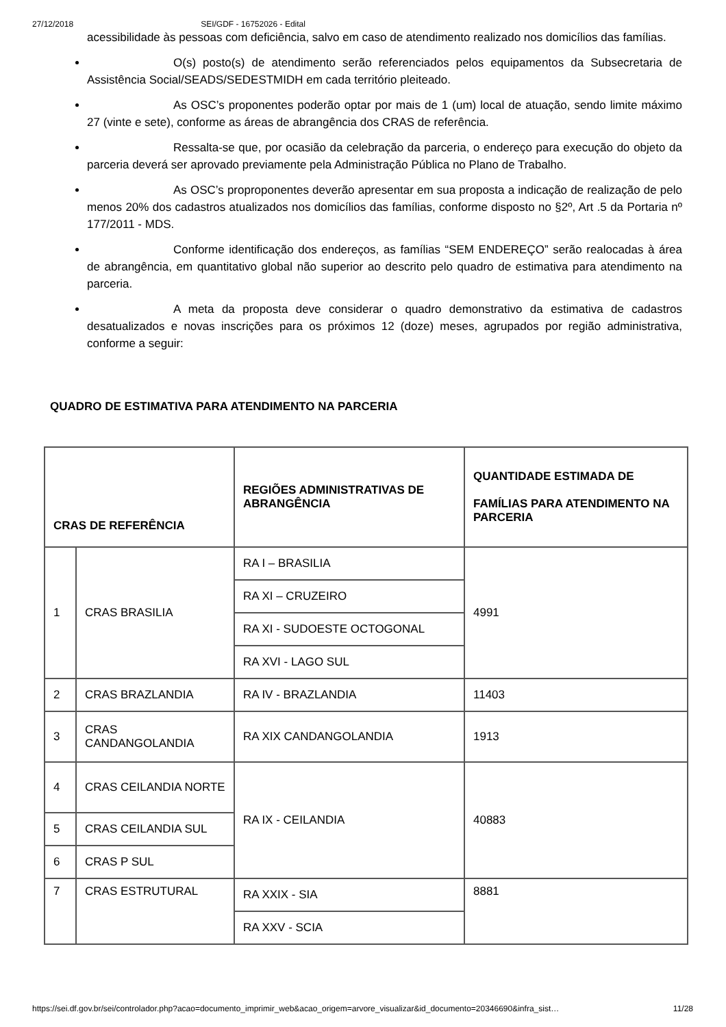27/12/2018 SEI/GDF - 16752026 - Edital
acessibilidade às pessoas com deficiência, salvo em caso de atendimento realizado nos domicílios das famílias.
O(s) posto(s) de atendimento serão referenciados pelos equipamentos da Subsecretaria de Assistência Social/SEADS/SEDESTMIDH em cada território pleiteado.
As OSC’s proponentes poderão optar por mais de 1 (um) local de atuação, sendo limite máximo 27 (vinte e sete), conforme as áreas de abrangência dos CRAS de referência.
Ressalta-se que, por ocasião da celebração da parceria, o endereço para execução do objeto da parceria deverá ser aprovado previamente pela Administração Pública no Plano de Trabalho.
As OSC’s proproponentes deverão apresentar em sua proposta a indicação de realização de pelo menos 20% dos cadastros atualizados nos domicílios das famílias, conforme disposto no §2º, Art .5 da Portaria nº 177/2011 - MDS.
Conforme identificação dos endereços, as famílias “SEM ENDEREÇO” serão realocadas à área de abrangência, em quantitativo global não superior ao descrito pelo quadro de estimativa para atendimento na parceria.
A meta da proposta deve considerar o quadro demonstrativo da estimativa de cadastros desatualizados e novas inscrições para os próximos 12 (doze) meses, agrupados por região administrativa, conforme a seguir:
QUADRO DE ESTIMATIVA PARA ATENDIMENTO NA PARCERIA
| CRAS DE REFERÊNCIA | | REGIÕES ADMINISTRATIVAS DE ABRANGÊNCIA | QUANTIDADE ESTIMADA DE FAMÍLIAS PARA ATENDIMENTO NA PARCERIA |
| --- | --- | --- | --- |
| 1 | CRAS BRASILIA | RA I – BRASILIA | 4991 |
| | | RA XI – CRUZEIRO | |
| | | RA XI - SUDOESTE OCTOGONAL | |
| | | RA XVI - LAGO SUL | |
| 2 | CRAS BRAZLANDIA | RA IV - BRAZLANDIA | 11403 |
| 3 | CRAS CANDANGOLANDIA | RA XIX CANDANGOLANDIA | 1913 |
| 4 | CRAS CEILANDIA NORTE | RA IX - CEILANDIA | 40883 |
| 5 | CRAS CEILANDIA SUL | | |
| 6 | CRAS P SUL | | |
| 7 | CRAS ESTRUTURAL | RA XXIX - SIA | 8881 |
| | | RA XXV - SCIA | |
https://sei.df.gov.br/sei/controlador.php?acao=documento_imprimir_web&acao_origem=arvore_visualizar&id_documento=20346690&infra_sist… 11/28